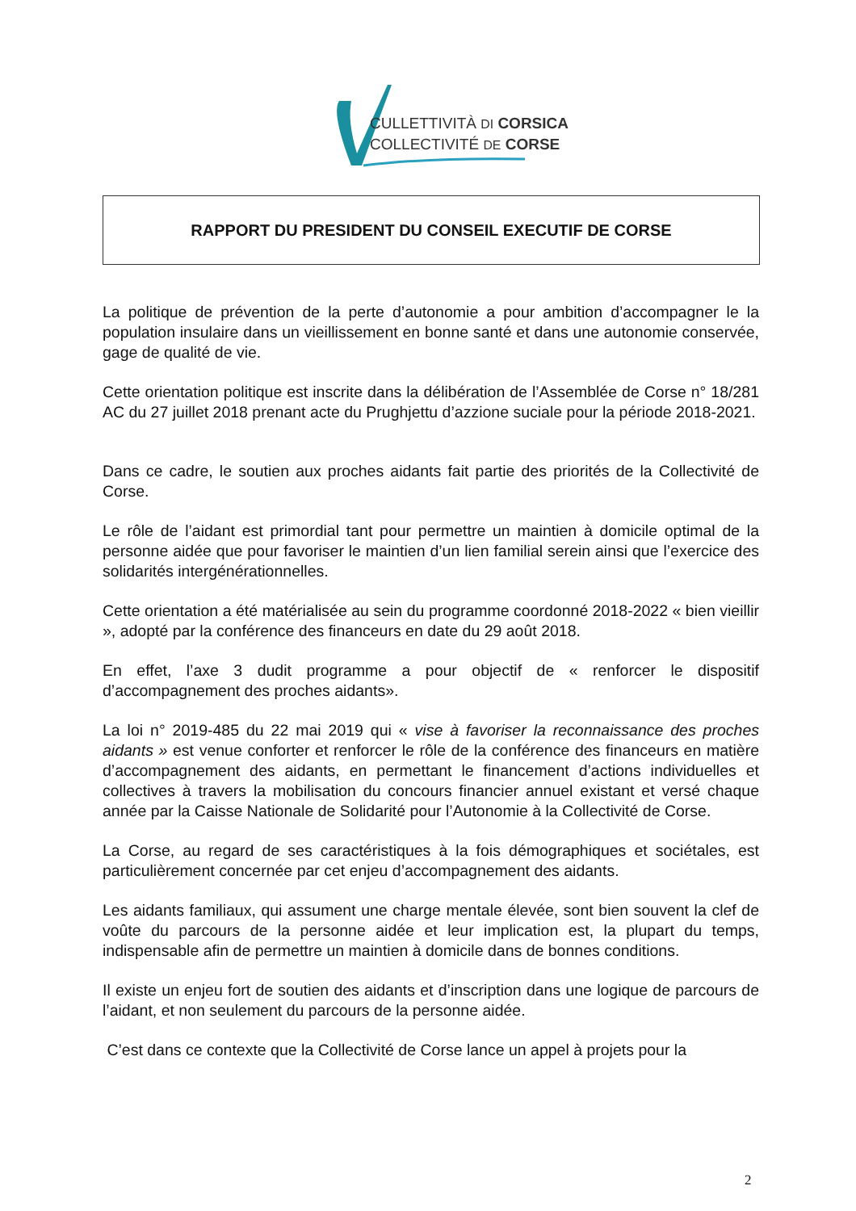CULLETTIVITÀ DI CORSICA
COLLECTIVITÉ DE CORSE
RAPPORT DU PRESIDENT DU CONSEIL EXECUTIF DE CORSE
La politique de prévention de la perte d’autonomie a pour ambition d’accompagner le la population insulaire dans un vieillissement en bonne santé et dans une autonomie conservée, gage de qualité de vie.
Cette orientation politique est inscrite dans la délibération de l’Assemblée de Corse n° 18/281 AC du 27 juillet 2018 prenant acte du Prughjettu d’azzione suciale pour la période 2018-2021.
Dans ce cadre, le soutien aux proches aidants fait partie des priorités de la Collectivité de Corse.
Le rôle de l’aidant est primordial tant pour permettre un maintien à domicile optimal de la personne aidée que pour favoriser le maintien d’un lien familial serein ainsi que l’exercice des solidarités intergénérationnelles.
Cette orientation a été matérialisée au sein du programme coordonné 2018-2022 « bien vieillir », adopté par la conférence des financeurs en date du 29 août 2018.
En effet, l’axe 3 dudit programme a pour objectif de « renforcer le dispositif d’accompagnement des proches aidants».
La loi n° 2019-485 du 22 mai 2019 qui « vise à favoriser la reconnaissance des proches aidants » est venue conforter et renforcer le rôle de la conférence des financeurs en matière d’accompagnement des aidants, en permettant le financement d’actions individuelles et collectives à travers la mobilisation du concours financier annuel existant et versé chaque année par la Caisse Nationale de Solidarité pour l’Autonomie à la Collectivité de Corse.
La Corse, au regard de ses caractéristiques à la fois démographiques et sociétales, est particulièrement concernée par cet enjeu d’accompagnement des aidants.
Les aidants familiaux, qui assument une charge mentale élevée, sont bien souvent la clef de voûte du parcours de la personne aidée et leur implication est, la plupart du temps, indispensable afin de permettre un maintien à domicile dans de bonnes conditions.
Il existe un enjeu fort de soutien des aidants et d’inscription dans une logique de parcours de l’aidant, et non seulement du parcours de la personne aidée.
C’est dans ce contexte que la Collectivité de Corse lance un appel à projets pour la
2